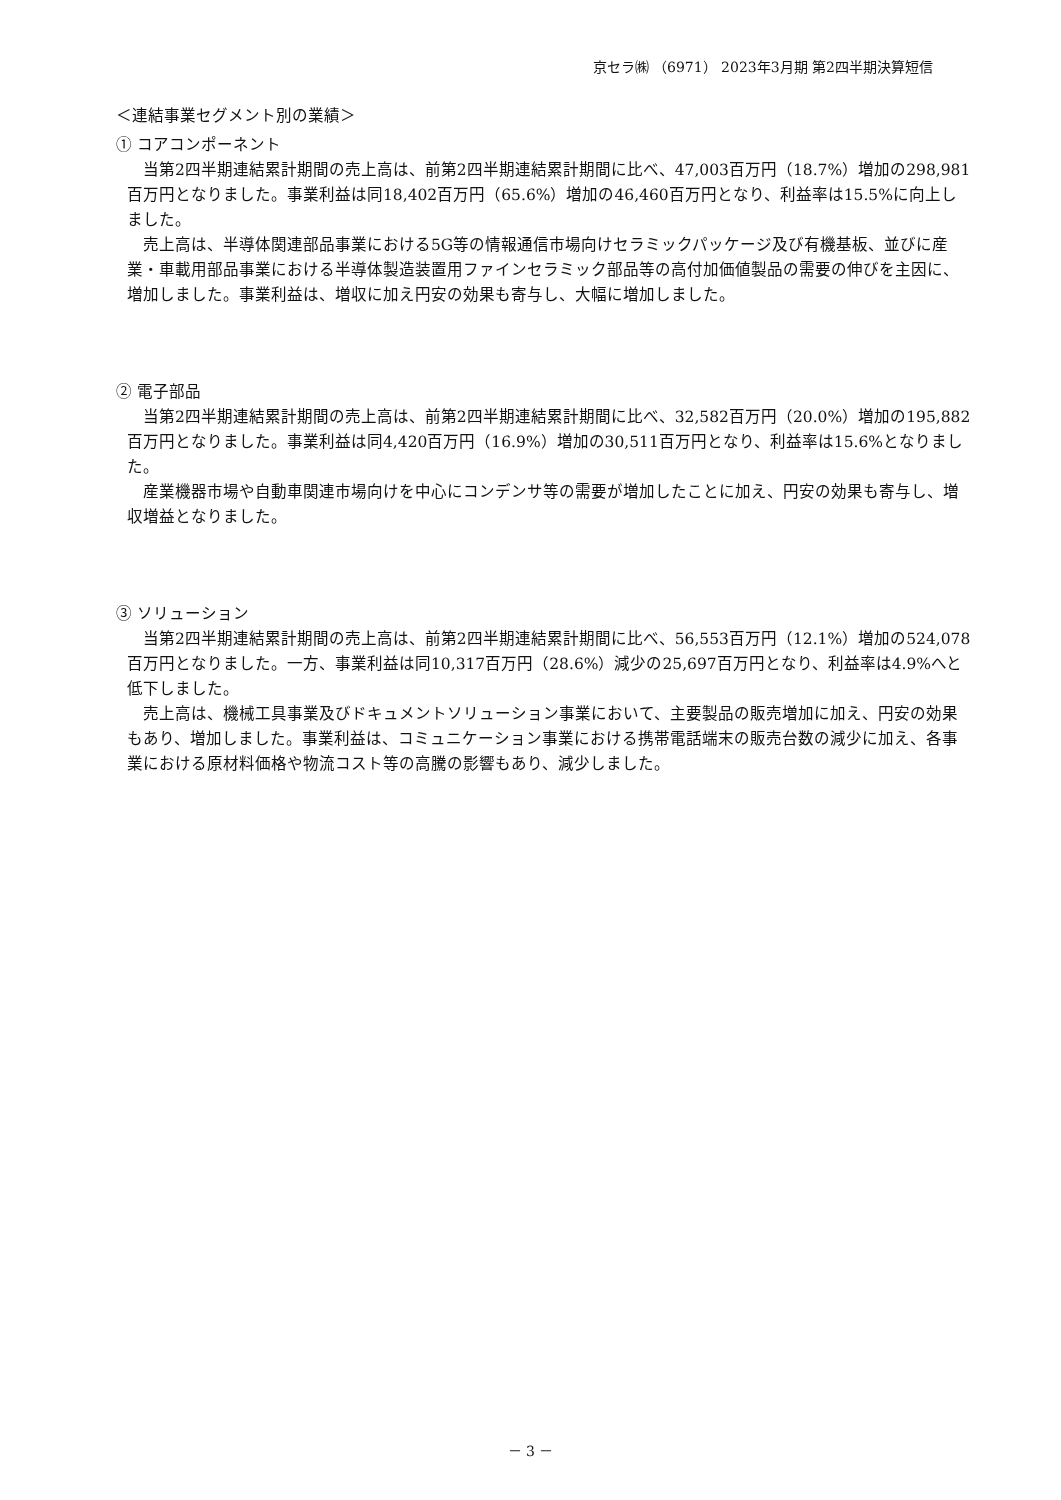京セラ㈱ （6971） 2023年3月期 第2四半期決算短信
＜連結事業セグメント別の業績＞
① コアコンポーネント
　当第2四半期連結累計期間の売上高は、前第2四半期連結累計期間に比べ、47,003百万円（18.7%）増加の298,981百万円となりました。事業利益は同18,402百万円（65.6%）増加の46,460百万円となり、利益率は15.5%に向上しました。
　売上高は、半導体関連部品事業における5G等の情報通信市場向けセラミックパッケージ及び有機基板、並びに産業・車載用部品事業における半導体製造装置用ファインセラミック部品等の高付加価値製品の需要の伸びを主因に、増加しました。事業利益は、増収に加え円安の効果も寄与し、大幅に増加しました。
② 電子部品
　当第2四半期連結累計期間の売上高は、前第2四半期連結累計期間に比べ、32,582百万円（20.0%）増加の195,882百万円となりました。事業利益は同4,420百万円（16.9%）増加の30,511百万円となり、利益率は15.6%となりました。
　産業機器市場や自動車関連市場向けを中心にコンデンサ等の需要が増加したことに加え、円安の効果も寄与し、増収増益となりました。
③ ソリューション
　当第2四半期連結累計期間の売上高は、前第2四半期連結累計期間に比べ、56,553百万円（12.1%）増加の524,078百万円となりました。一方、事業利益は同10,317百万円（28.6%）減少の25,697百万円となり、利益率は4.9%へと低下しました。
　売上高は、機械工具事業及びドキュメントソリューション事業において、主要製品の販売増加に加え、円安の効果もあり、増加しました。事業利益は、コミュニケーション事業における携帯電話端末の販売台数の減少に加え、各事業における原材料価格や物流コスト等の高騰の影響もあり、減少しました。
－ 3 －